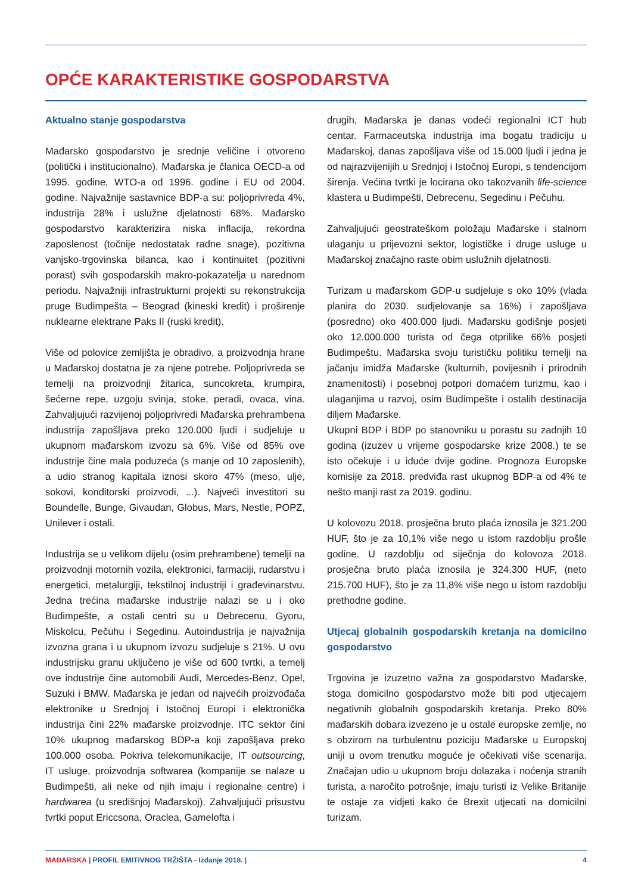OPĆE KARAKTERISTIKE GOSPODARSTVA
Aktualno stanje gospodarstva
Mađarsko gospodarstvo je srednje veličine i otvoreno (politički i institucionalno). Mađarska je članica OECD-a od 1995. godine, WTO-a od 1996. godine i EU od 2004. godine. Najvažnije sastavnice BDP-a su: poljoprivreda 4%, industrija 28% i uslužne djelatnosti 68%. Mađarsko gospodarstvo karakterizira niska inflacija, rekordna zaposlenost (točnije nedostatak radne snage), pozitivna vanjsko-trgovinska bilanca, kao i kontinuitet (pozitivni porast) svih gospodarskih makro-pokazatelja u narednom periodu. Najvažniji infrastrukturni projekti su rekonstrukcija pruge Budimpešta – Beograd (kineski kredit) i proširenje nuklearne elektrane Paks II (ruski kredit).
Više od polovice zemljišta je obradivo, a proizvodnja hrane u Mađarskoj dostatna je za njene potrebe. Poljoprivreda se temelji na proizvodnji žitarica, suncokreta, krumpira, šećerne repe, uzgoju svinja, stoke, peradi, ovaca, vina. Zahvaljujući razvijenoj poljoprivredi Mađarska prehrambena industrija zapošljava preko 120.000 ljudi i sudjeluje u ukupnom mađarskom izvozu sa 6%. Više od 85% ove industrije čine mala poduzeća (s manje od 10 zaposlenih), a udio stranog kapitala iznosi skoro 47% (meso, ulje, sokovi, konditorski proizvodi, ...). Najveći investitori su Boundelle, Bunge, Givaudan, Globus, Mars, Nestle, POPZ, Unilever i ostali.
Industrija se u velikom dijelu (osim prehrambene) temelji na proizvodnji motornih vozila, elektronici, farmaciji, rudarstvu i energetici, metalurgiji, tekstilnoj industriji i građevinarstvu. Jedna trećina mađarske industrije nalazi se u i oko Budimpešte, a ostali centri su u Debrecenu, Gyoru, Miskolcu, Pečuhu i Segedinu. Autoindustrija je najvažnija izvozna grana i u ukupnom izvozu sudjeluje s 21%. U ovu industrijsku granu uključeno je više od 600 tvrtki, a temelj ove industrije čine automobili Audi, Mercedes-Benz, Opel, Suzuki i BMW. Mađarska je jedan od najvećih proizvođača elektronike u Srednjoj i Istočnoj Europi i elektronička industrija čini 22% mađarske proizvodnje. ITC sektor čini 10% ukupnog mađarskog BDP-a koji zapošljava preko 100.000 osoba. Pokriva telekomunikacije, IT outsourcing, IT usluge, proizvodnja softwarea (kompanije se nalaze u Budimpešti, ali neke od njih imaju i regionalne centre) i hardwarea (u središnjoj Mađarskoj). Zahvaljujući prisustvu tvrtki poput Ericcsona, Oraclea, Gamelofta i
drugih, Mađarska je danas vodeći regionalni ICT hub centar. Farmaceutska industrija ima bogatu tradiciju u Mađarskoj, danas zapošljava više od 15.000 ljudi i jedna je od najrazvijenijih u Srednjoj i Istočnoj Europi, s tendencijom širenja. Većina tvrtki je locirana oko takozvanih life-science klastera u Budimpešti, Debrecenu, Segedinu i Pečuhu.
Zahvaljujući geostrateškom položaju Mađarske i stalnom ulaganju u prijevozni sektor, logističke i druge usluge u Mađarskoj značajno raste obim uslužnih djelatnosti.
Turizam u mađarskom GDP-u sudjeluje s oko 10% (vlada planira do 2030. sudjelovanje sa 16%) i zapošljava (posredno) oko 400.000 ljudi. Mađarsku godišnje posjeti oko 12.000.000 turista od čega otprilike 66% posjeti Budimpeštu. Mađarska svoju turističku politiku temelji na jačanju imidža Mađarske (kulturnih, povijesnih i prirodnih znamenitosti) i posebnoj potpori domaćem turizmu, kao i ulaganjima u razvoj, osim Budimpešte i ostalih destinacija diljem Mađarske.
Ukupni BDP i BDP po stanovniku u porastu su zadnjih 10 godina (izuzev u vrijeme gospodarske krize 2008.) te se isto očekuje i u iduće dvije godine. Prognoza Europske komisije za 2018. predviđa rast ukupnog BDP-a od 4% te nešto manji rast za 2019. godinu.
U kolovozu 2018. prosječna bruto plaća iznosila je 321.200 HUF, što je za 10,1% više nego u istom razdoblju prošle godine. U razdoblju od siječnja do kolovoza 2018. prosječna bruto plaća iznosila je 324.300 HUF, (neto 215.700 HUF), što je za 11,8% više nego u istom razdoblju prethodne godine.
Utjecaj globalnih gospodarskih kretanja na domicilno gospodarstvo
Trgovina je izuzetno važna za gospodarstvo Mađarske, stoga domicilno gospodarstvo može biti pod utjecajem negativnih globalnih gospodarskih kretanja. Preko 80% mađarskih dobara izvezeno je u ostale europske zemlje, no s obzirom na turbulentnu poziciju Mađarske u Europskoj uniji u ovom trenutku moguće je očekivati više scenarija. Značajan udio u ukupnom broju dolazaka i noćenja stranih turista, a naročito potrošnje, imaju turisti iz Velike Britanije te ostaje za vidjeti kako će Brexit utjecati na domicilni turizam.
MAĐARSKA | PROFIL EMITIVNOG TRŽIŠTA - Izdanje 2018. | 4